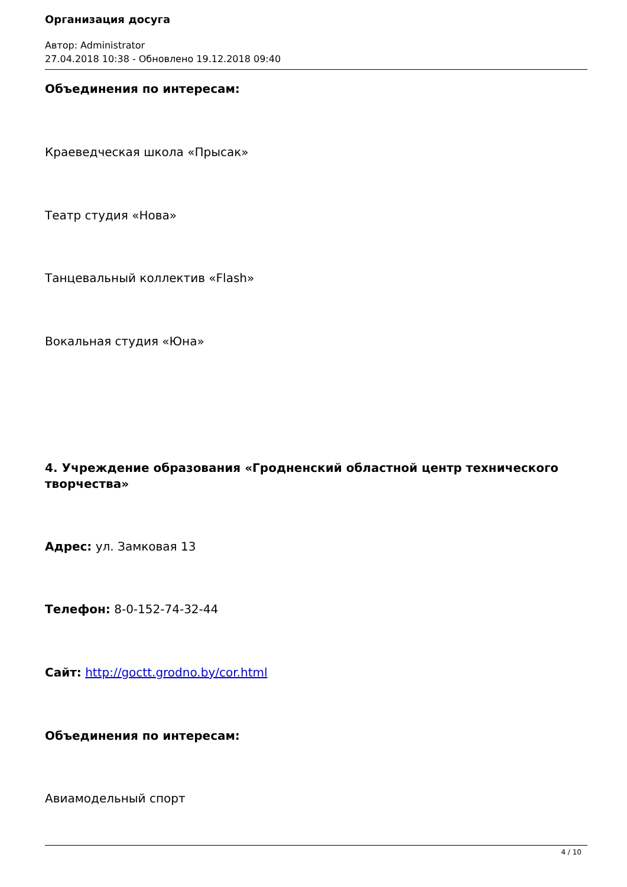Организация досуга
Автор: Administrator
27.04.2018 10:38 - Обновлено 19.12.2018 09:40
Объединения по интересам:
Краеведческая школа «Прысак»
Театр студия «Нова»
Танцевальный коллектив «Flash»
Вокальная студия «Юна»
4. Учреждение образования «Гродненский областной центр технического
творчества»
Адрес: ул. Замковая 13
Телефон: 8-0-152-74-32-44
Сайт: http://goctt.grodno.by/cor.html
Объединения по интересам:
Авиамодельный спорт
4 / 10